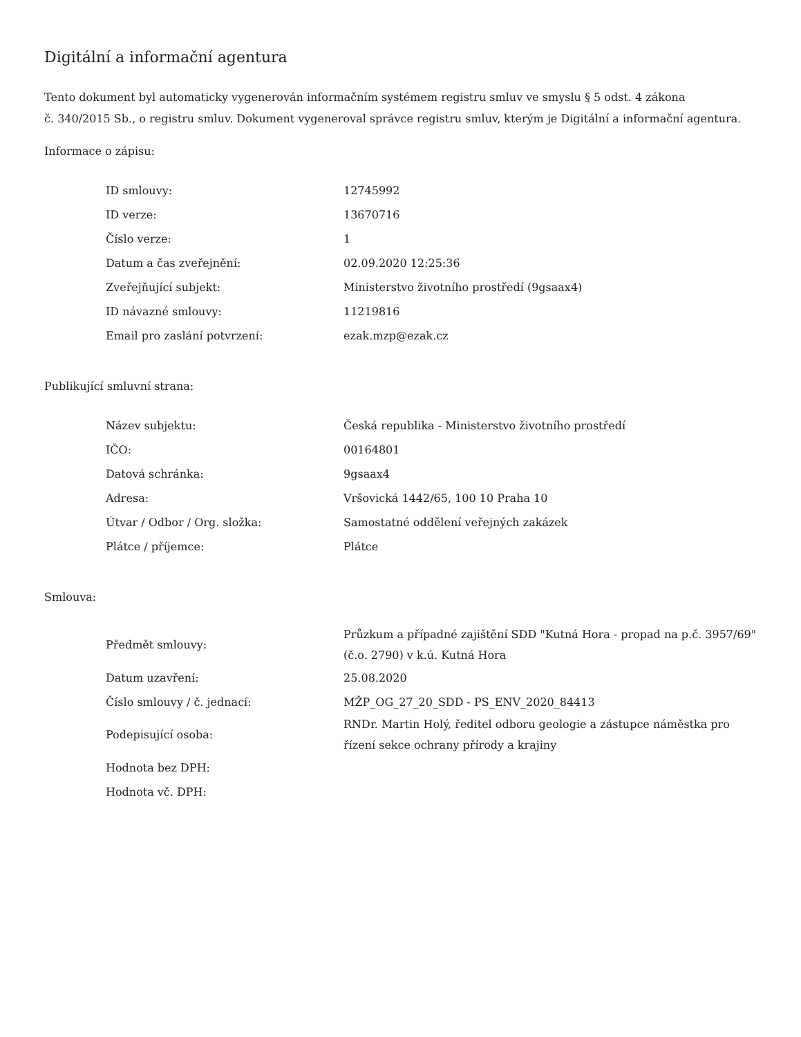Digitální a informační agentura
Tento dokument byl automaticky vygenerován informačním systémem registru smluv ve smyslu § 5 odst. 4 zákona
č. 340/2015 Sb., o registru smluv. Dokument vygeneroval správce registru smluv, kterým je Digitální a informační agentura.
Informace o zápisu:
| ID smlouvy: | 12745992 |
| ID verze: | 13670716 |
| Číslo verze: | 1 |
| Datum a čas zveřejnění: | 02.09.2020 12:25:36 |
| Zveřejňující subjekt: | Ministerstvo životního prostředí (9gsaax4) |
| ID návazné smlouvy: | 11219816 |
| Email pro zaslání potvrzení: | ezak.mzp@ezak.cz |
Publikující smluvní strana:
| Název subjektu: | Česká republika - Ministerstvo životního prostředí |
| IČO: | 00164801 |
| Datová schránka: | 9gsaax4 |
| Adresa: | Vršovická 1442/65, 100 10 Praha 10 |
| Útvar / Odbor / Org. složka: | Samostatné oddělení veřejných zakázek |
| Plátce / příjemce: | Plátce |
Smlouva:
| Předmět smlouvy: | Průzkum a případné zajištění SDD "Kutná Hora - propad na p.č. 3957/69" (č.o. 2790) v k.ú. Kutná Hora |
| Datum uzavření: | 25.08.2020 |
| Číslo smlouvy / č. jednací: | MŽP_OG_27_20_SDD - PS_ENV_2020_84413 |
| Podepisující osoba: | RNDr. Martin Holý, ředitel odboru geologie a zástupce náměstka pro řízení sekce ochrany přírody a krajiny |
| Hodnota bez DPH: | |
| Hodnota vč. DPH: | |